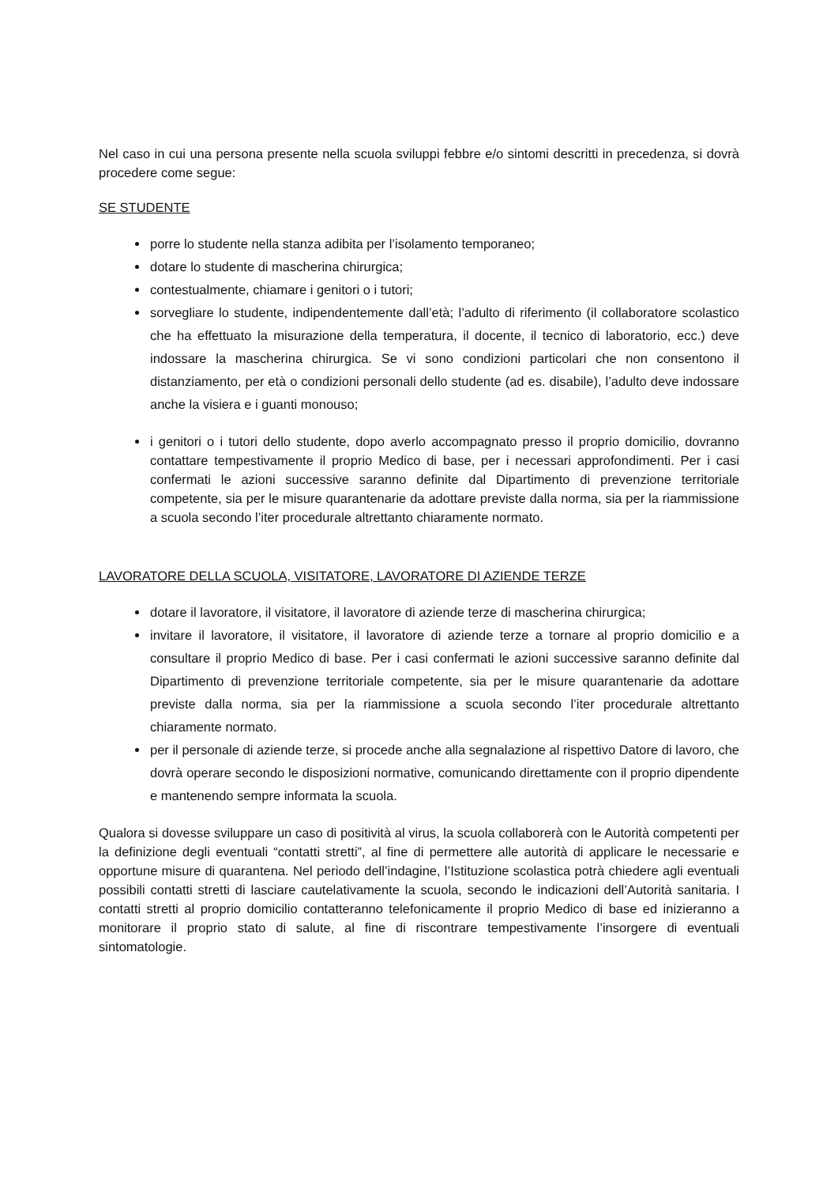Nel caso in cui una persona presente nella scuola sviluppi febbre e/o sintomi descritti in precedenza, si dovrà procedere come segue:
SE STUDENTE
porre lo studente nella stanza adibita per l’isolamento temporaneo;
dotare lo studente di mascherina chirurgica;
contestualmente, chiamare i genitori o i tutori;
sorvegliare lo studente, indipendentemente dall’età; l’adulto di riferimento (il collaboratore scolastico che ha effettuato la misurazione della temperatura, il docente, il tecnico di laboratorio, ecc.) deve indossare la mascherina chirurgica. Se vi sono condizioni particolari che non consentono il distanziamento, per età o condizioni personali dello studente (ad es. disabile), l’adulto deve indossare anche la visiera e i guanti monouso;
i genitori o i tutori dello studente, dopo averlo accompagnato presso il proprio domicilio, dovranno contattare tempestivamente il proprio Medico di base, per i necessari approfondimenti. Per i casi confermati le azioni successive saranno definite dal Dipartimento di prevenzione territoriale competente, sia per le misure quarantenarie da adottare previste dalla norma, sia per la riammissione a scuola secondo l’iter procedurale altrettanto chiaramente normato.
LAVORATORE DELLA SCUOLA, VISITATORE, LAVORATORE DI AZIENDE TERZE
dotare il lavoratore, il visitatore, il lavoratore di aziende terze di mascherina chirurgica;
invitare il lavoratore, il visitatore, il lavoratore di aziende terze a tornare al proprio domicilio e a consultare il proprio Medico di base. Per i casi confermati le azioni successive saranno definite dal Dipartimento di prevenzione territoriale competente, sia per le misure quarantenarie da adottare previste dalla norma, sia per la riammissione a scuola secondo l’iter procedurale altrettanto chiaramente normato.
per il personale di aziende terze, si procede anche alla segnalazione al rispettivo Datore di lavoro, che dovrà operare secondo le disposizioni normative, comunicando direttamente con il proprio dipendente e mantenendo sempre informata la scuola.
Qualora si dovesse sviluppare un caso di positività al virus, la scuola collaborerà con le Autorità competenti per la definizione degli eventuali “contatti stretti”, al fine di permettere alle autorità di applicare le necessarie e opportune misure di quarantena. Nel periodo dell’indagine, l’Istituzione scolastica potrà chiedere agli eventuali possibili contatti stretti di lasciare cautelativamente la scuola, secondo le indicazioni dell’Autorità sanitaria. I contatti stretti al proprio domicilio contatteranno telefonicamente il proprio Medico di base ed inizieranno a monitorare il proprio stato di salute, al fine di riscontrare tempestivamente l’insorgere di eventuali sintomatologie.